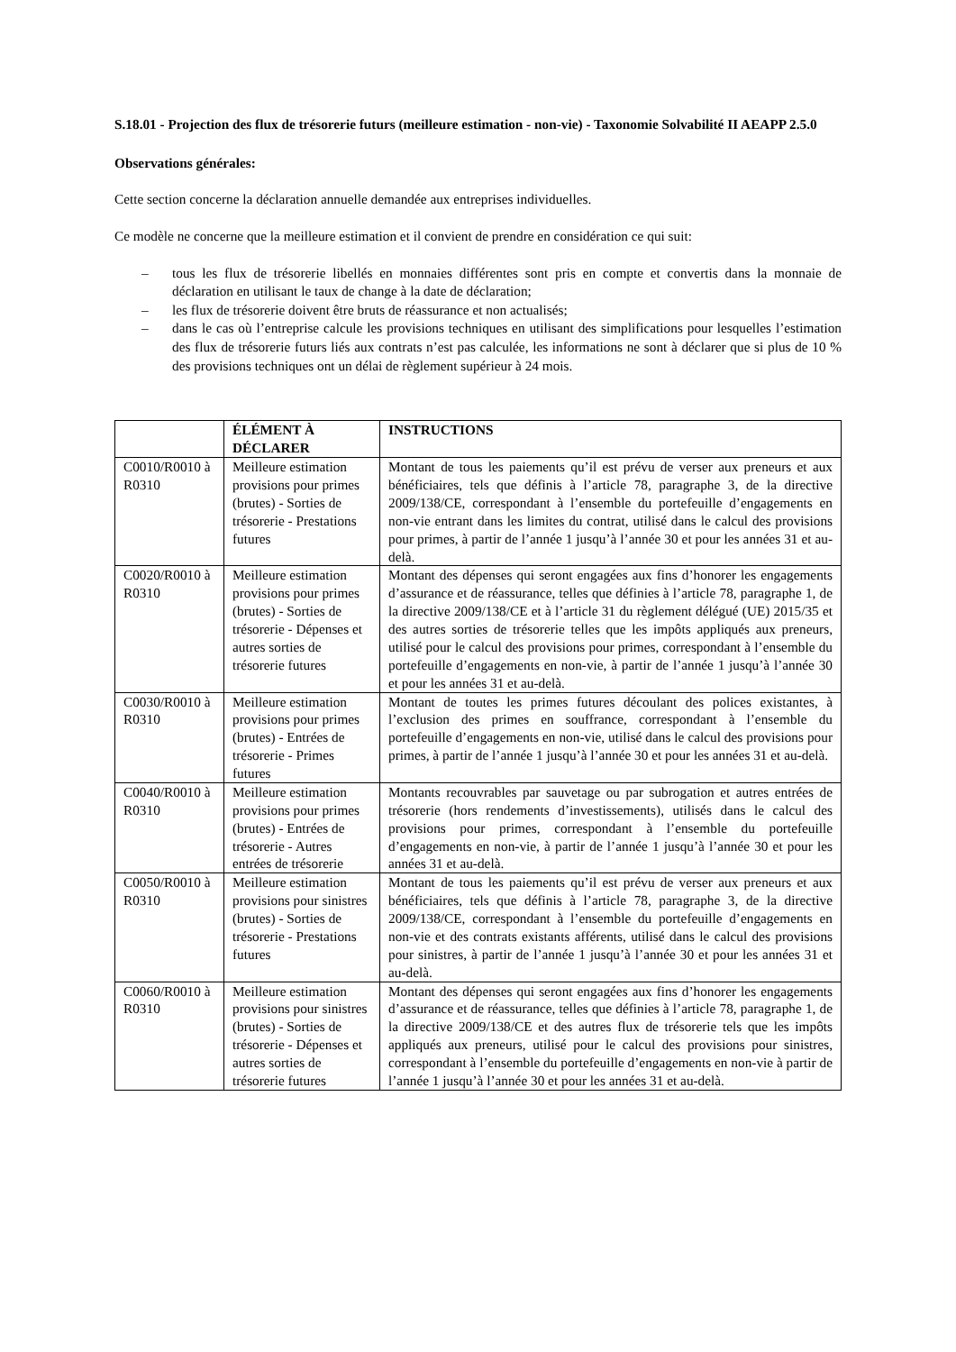S.18.01 - Projection des flux de trésorerie futurs (meilleure estimation - non-vie) - Taxonomie Solvabilité II AEAPP 2.5.0
Observations générales:
Cette section concerne la déclaration annuelle demandée aux entreprises individuelles.
Ce modèle ne concerne que la meilleure estimation et il convient de prendre en considération ce qui suit:
– tous les flux de trésorerie libellés en monnaies différentes sont pris en compte et convertis dans la monnaie de déclaration en utilisant le taux de change à la date de déclaration;
– les flux de trésorerie doivent être bruts de réassurance et non actualisés;
– dans le cas où l’entreprise calcule les provisions techniques en utilisant des simplifications pour lesquelles l’estimation des flux de trésorerie futurs liés aux contrats n’est pas calculée, les informations ne sont à déclarer que si plus de 10 % des provisions techniques ont un délai de règlement supérieur à 24 mois.
| | ÉLÉMENT À DÉCLARER | INSTRUCTIONS |
| --- | --- | --- |
| C0010/R0010 à R0310 | Meilleure estimation provisions pour primes (brutes) - Sorties de trésorerie - Prestations futures | Montant de tous les paiements qu’il est prévu de verser aux preneurs et aux bénéficiaires, tels que définis à l’article 78, paragraphe 3, de la directive 2009/138/CE, correspondant à l’ensemble du portefeuille d’engagements en non-vie entrant dans les limites du contrat, utilisé dans le calcul des provisions pour primes, à partir de l’année 1 jusqu’à l’année 30 et pour les années 31 et au-delà. |
| C0020/R0010 à R0310 | Meilleure estimation provisions pour primes (brutes) - Sorties de trésorerie - Dépenses et autres sorties de trésorerie futures | Montant des dépenses qui seront engagées aux fins d’honorer les engagements d’assurance et de réassurance, telles que définies à l’article 78, paragraphe 1, de la directive 2009/138/CE et à l’article 31 du règlement délégué (UE) 2015/35 et des autres sorties de trésorerie telles que les impôts appliqués aux preneurs, utilisé pour le calcul des provisions pour primes, correspondant à l’ensemble du portefeuille d’engagements en non-vie, à partir de l’année 1 jusqu’à l’année 30 et pour les années 31 et au-delà. |
| C0030/R0010 à R0310 | Meilleure estimation provisions pour primes (brutes) - Entrées de trésorerie - Primes futures | Montant de toutes les primes futures découlant des polices existantes, à l’exclusion des primes en souffrance, correspondant à l’ensemble du portefeuille d’engagements en non-vie, utilisé dans le calcul des provisions pour primes, à partir de l’année 1 jusqu’à l’année 30 et pour les années 31 et au-delà. |
| C0040/R0010 à R0310 | Meilleure estimation provisions pour primes (brutes) - Entrées de trésorerie - Autres entrées de trésorerie | Montants recouvrables par sauvetage ou par subrogation et autres entrées de trésorerie (hors rendements d’investissements), utilisés dans le calcul des provisions pour primes, correspondant à l’ensemble du portefeuille d’engagements en non-vie, à partir de l’année 1 jusqu’à l’année 30 et pour les années 31 et au-delà. |
| C0050/R0010 à R0310 | Meilleure estimation provisions pour sinistres (brutes) - Sorties de trésorerie - Prestations futures | Montant de tous les paiements qu’il est prévu de verser aux preneurs et aux bénéficiaires, tels que définis à l’article 78, paragraphe 3, de la directive 2009/138/CE, correspondant à l’ensemble du portefeuille d’engagements en non-vie et des contrats existants afférents, utilisé dans le calcul des provisions pour sinistres, à partir de l’année 1 jusqu’à l’année 30 et pour les années 31 et au-delà. |
| C0060/R0010 à R0310 | Meilleure estimation provisions pour sinistres (brutes) - Sorties de trésorerie - Dépenses et autres sorties de trésorerie futures | Montant des dépenses qui seront engagées aux fins d’honorer les engagements d’assurance et de réassurance, telles que définies à l’article 78, paragraphe 1, de la directive 2009/138/CE et des autres flux de trésorerie tels que les impôts appliqués aux preneurs, utilisé pour le calcul des provisions pour sinistres, correspondant à l’ensemble du portefeuille d’engagements en non-vie à partir de l’année 1 jusqu’à l’année 30 et pour les années 31 et au-delà. |